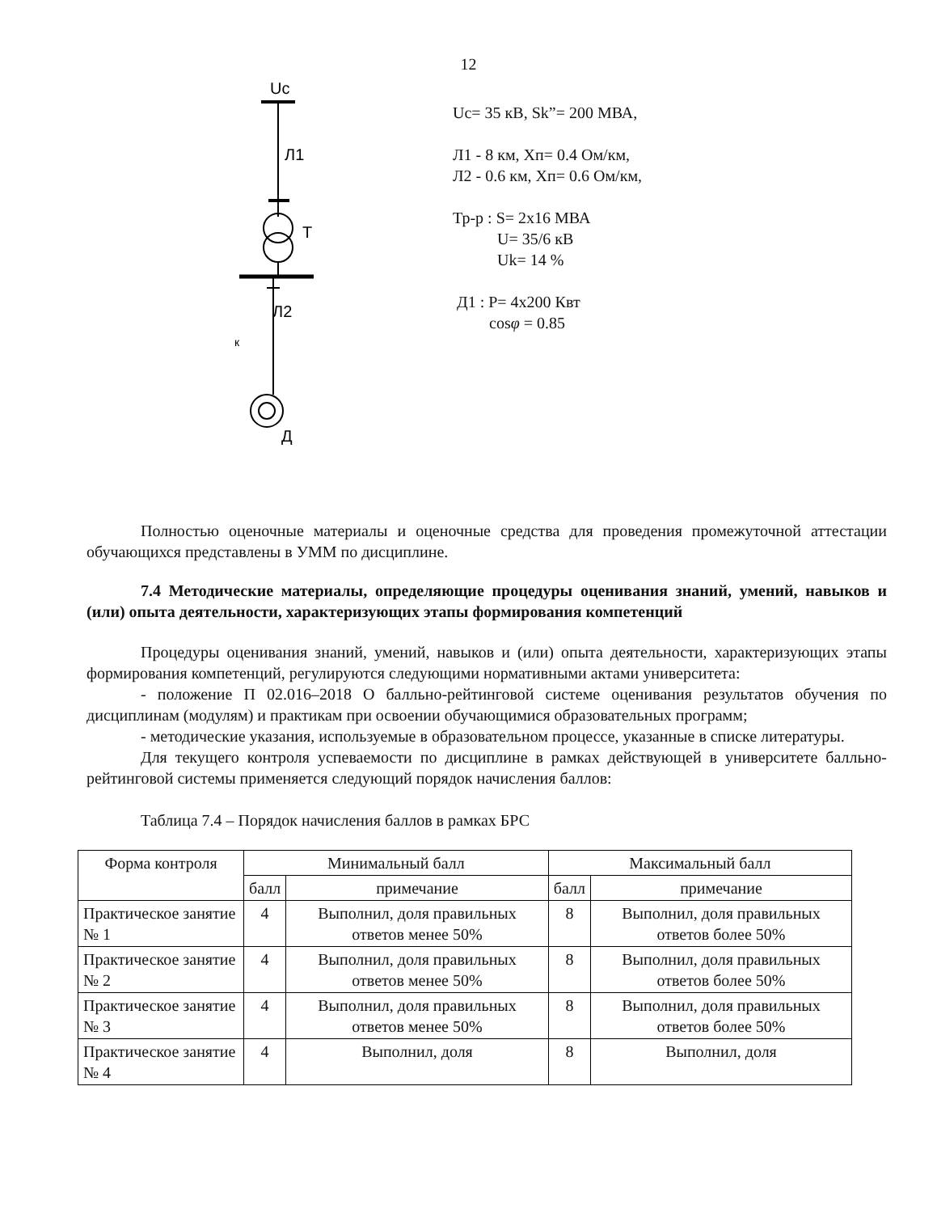12
Uc
Л1
T
Л2
к
Д
Uc= 35 кВ, Sk”= 200 МВА,
Л1 - 8 км, Хп= 0.4 Ом/км,
Л2 - 0.6 км, Хп= 0.6 Ом/км,
Тр-р : S= 2х16 МВА
U= 35/6 кВ
Uk= 14 %
Д1 : P= 4х200 Квт
cosφ = 0.85
Полностью оценочные материалы и оценочные средства для проведения промежуточной аттестации обучающихся представлены в УММ по дисциплине.
7.4 Методические материалы, определяющие процедуры оценивания знаний, умений, навыков и (или) опыта деятельности, характеризующих этапы формирования компетенций
Процедуры оценивания знаний, умений, навыков и (или) опыта деятельности, характеризующих этапы формирования компетенций, регулируются следующими нормативными актами университета:
- положение П 02.016–2018 О балльно-рейтинговой системе оценивания результатов обучения по дисциплинам (модулям) и практикам при освоении обучающимися образовательных программ;
- методические указания, используемые в образовательном процессе, указанные в списке литературы.
Для текущего контроля успеваемости по дисциплине в рамках действующей в университете балльно-рейтинговой системы применяется следующий порядок начисления баллов:
Таблица 7.4 – Порядок начисления баллов в рамках БРС
| Форма контроля | Минимальный балл | | Максимальный балл | |
| --- | --- | --- | --- | --- |
| | балл | примечание | балл | примечание |
| Практическое занятие № 1 | 4 | Выполнил, доля правильных ответов менее 50% | 8 | Выполнил, доля правильных ответов более 50% |
| Практическое занятие № 2 | 4 | Выполнил, доля правильных ответов менее 50% | 8 | Выполнил, доля правильных ответов более 50% |
| Практическое занятие № 3 | 4 | Выполнил, доля правильных ответов менее 50% | 8 | Выполнил, доля правильных ответов более 50% |
| Практическое занятие № 4 | 4 | Выполнил, доля | 8 | Выполнил, доля |